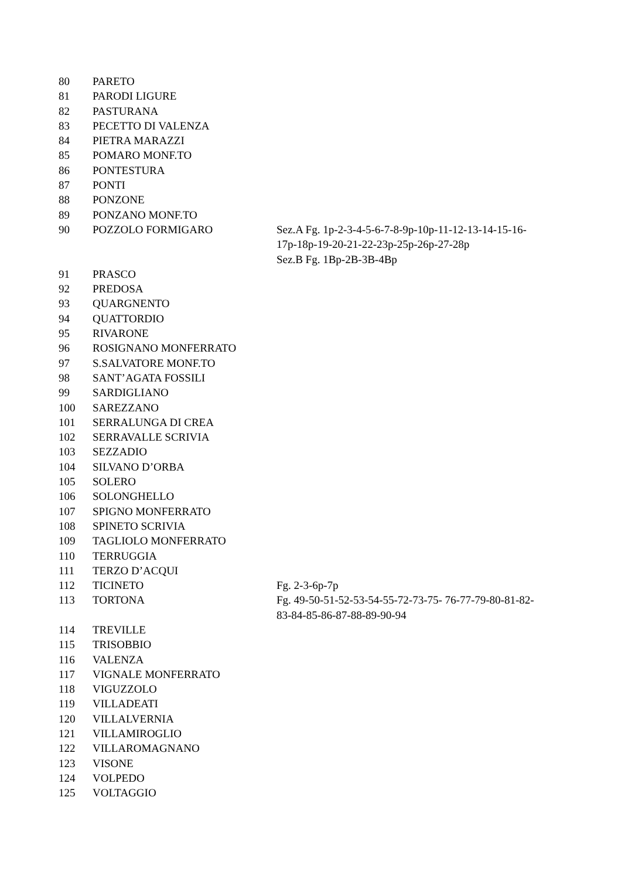| 80 | PARETO | |
| 81 | PARODI LIGURE | |
| 82 | PASTURANA | |
| 83 | PECETTO DI VALENZA | |
| 84 | PIETRA MARAZZI | |
| 85 | POMARO MONF.TO | |
| 86 | PONTESTURA | |
| 87 | PONTI | |
| 88 | PONZONE | |
| 89 | PONZANO MONF.TO | |
| 90 | POZZOLO FORMIGARO | Sez.A Fg. 1p-2-3-4-5-6-7-8-9p-10p-11-12-13-14-15-16-17p-18p-19-20-21-22-23p-25p-26p-27-28p Sez.B Fg. 1Bp-2B-3B-4Bp |
| 91 | PRASCO | |
| 92 | PREDOSA | |
| 93 | QUARGNENTO | |
| 94 | QUATTORDIO | |
| 95 | RIVARONE | |
| 96 | ROSIGNANO MONFERRATO | |
| 97 | S.SALVATORE MONF.TO | |
| 98 | SANT’AGATA FOSSILI | |
| 99 | SARDIGLIANO | |
| 100 | SAREZZANO | |
| 101 | SERRALUNGA DI CREA | |
| 102 | SERRAVALLE SCRIVIA | |
| 103 | SEZZADIO | |
| 104 | SILVANO D’ORBA | |
| 105 | SOLERO | |
| 106 | SOLONGHELLO | |
| 107 | SPIGNO MONFERRATO | |
| 108 | SPINETO SCRIVIA | |
| 109 | TAGLIOLO MONFERRATO | |
| 110 | TERRUGGIA | |
| 111 | TERZO D’ACQUI | |
| 112 | TICINETO | Fg. 2-3-6p-7p |
| 113 | TORTONA | Fg. 49-50-51-52-53-54-55-72-73-75- 76-77-79-80-81-82-83-84-85-86-87-88-89-90-94 |
| 114 | TREVILLE | |
| 115 | TRISOBBIO | |
| 116 | VALENZA | |
| 117 | VIGNALE MONFERRATO | |
| 118 | VIGUZZOLO | |
| 119 | VILLADEATI | |
| 120 | VILLALVERNIA | |
| 121 | VILLAMIROGLIO | |
| 122 | VILLAROMAGNANO | |
| 123 | VISONE | |
| 124 | VOLPEDO | |
| 125 | VOLTAGGIO | |